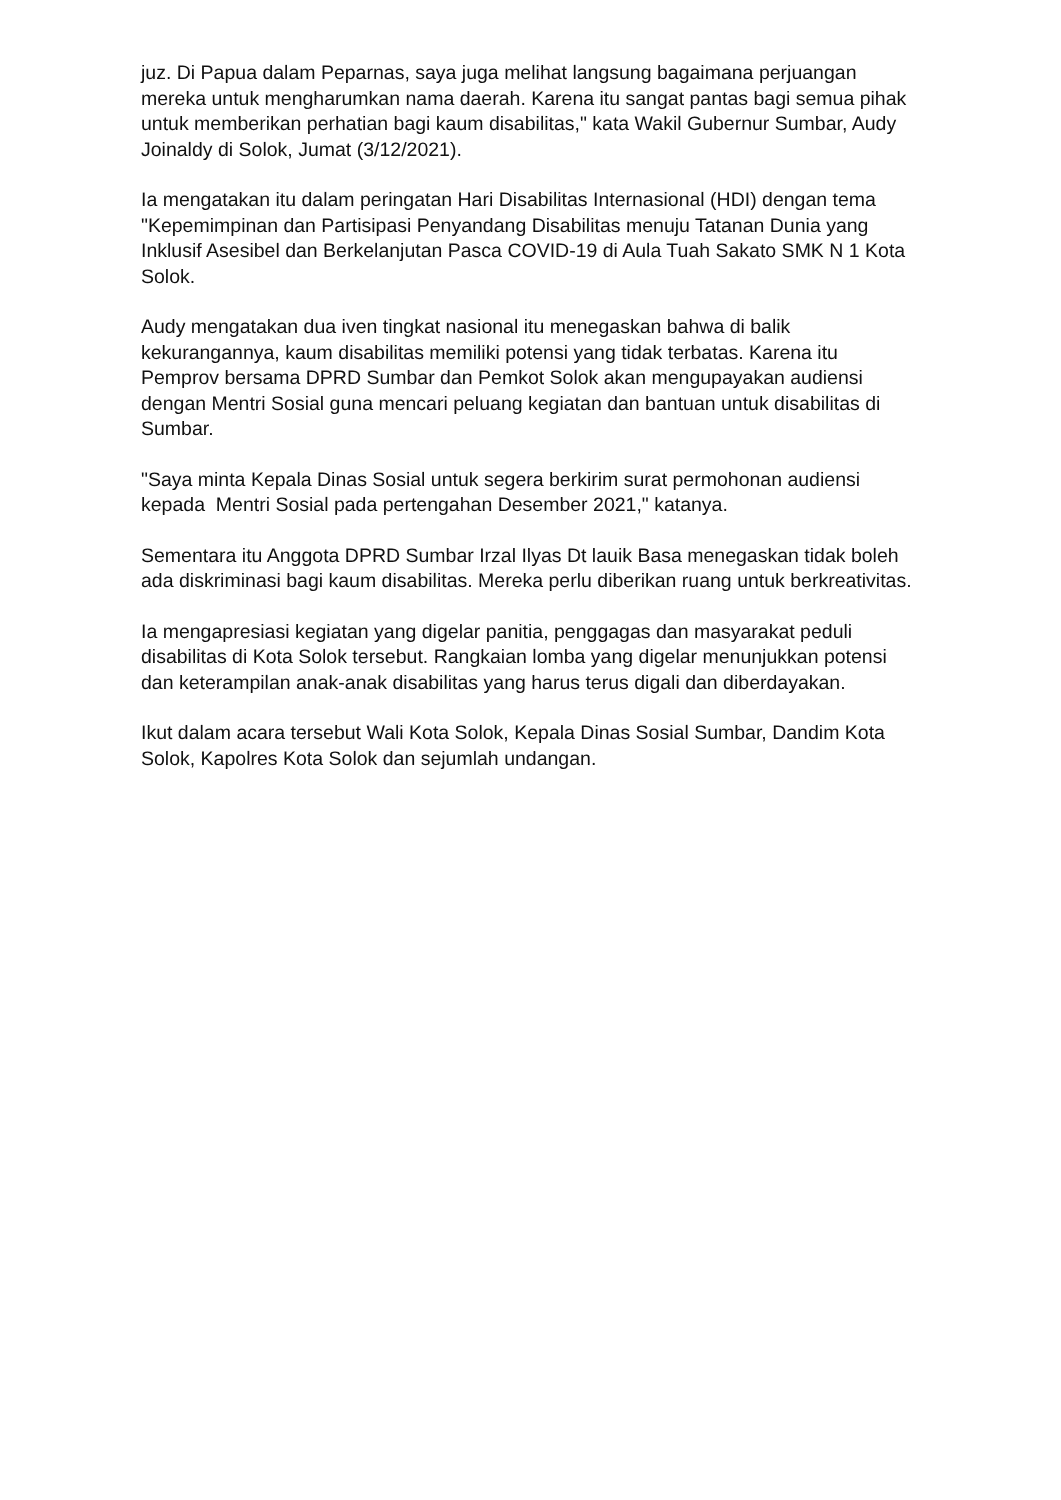juz. Di Papua dalam Peparnas, saya juga melihat langsung bagaimana perjuangan mereka untuk mengharumkan nama daerah. Karena itu sangat pantas bagi semua pihak untuk memberikan perhatian bagi kaum disabilitas," kata Wakil Gubernur Sumbar, Audy Joinaldy di Solok, Jumat (3/12/2021).
Ia mengatakan itu dalam peringatan Hari Disabilitas Internasional (HDI) dengan tema "Kepemimpinan dan Partisipasi Penyandang Disabilitas menuju Tatanan Dunia yang Inklusif Asesibel dan Berkelanjutan Pasca COVID-19 di Aula Tuah Sakato SMK N 1 Kota Solok.
Audy mengatakan dua iven tingkat nasional itu menegaskan bahwa di balik kekurangannya, kaum disabilitas memiliki potensi yang tidak terbatas. Karena itu Pemprov bersama DPRD Sumbar dan Pemkot Solok akan mengupayakan audiensi dengan Mentri Sosial guna mencari peluang kegiatan dan bantuan untuk disabilitas di Sumbar.
"Saya minta Kepala Dinas Sosial untuk segera berkirim surat permohonan audiensi kepada Mentri Sosial pada pertengahan Desember 2021," katanya.
Sementara itu Anggota DPRD Sumbar Irzal Ilyas Dt lauik Basa menegaskan tidak boleh ada diskriminasi bagi kaum disabilitas. Mereka perlu diberikan ruang untuk berkreativitas.
Ia mengapresiasi kegiatan yang digelar panitia, penggagas dan masyarakat peduli disabilitas di Kota Solok tersebut. Rangkaian lomba yang digelar menunjukkan potensi dan keterampilan anak-anak disabilitas yang harus terus digali dan diberdayakan.
Ikut dalam acara tersebut Wali Kota Solok, Kepala Dinas Sosial Sumbar, Dandim Kota Solok, Kapolres Kota Solok dan sejumlah undangan.